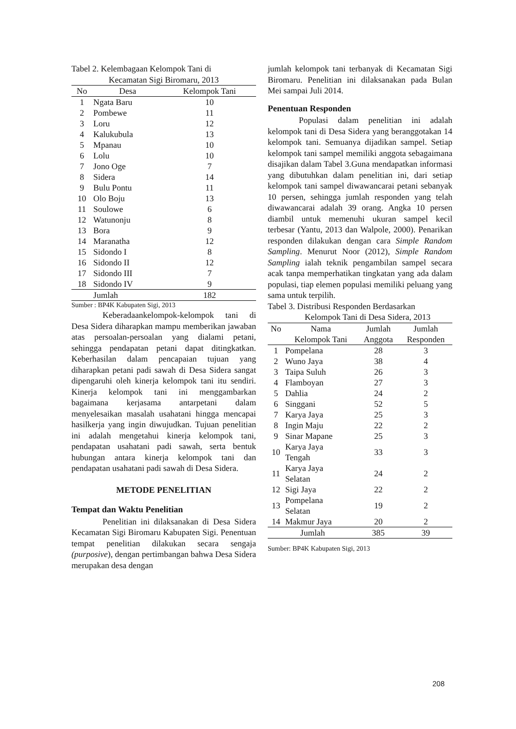Tabel 2. Kelembagaan Kelompok Tani di
Kecamatan Sigi Biromaru, 2013
| No | Desa | Kelompok Tani |
| --- | --- | --- |
| 1 | Ngata Baru | 10 |
| 2 | Pombewe | 11 |
| 3 | Loru | 12 |
| 4 | Kalukubula | 13 |
| 5 | Mpanau | 10 |
| 6 | Lolu | 10 |
| 7 | Jono Oge | 7 |
| 8 | Sidera | 14 |
| 9 | Bulu Pontu | 11 |
| 10 | Olo Boju | 13 |
| 11 | Soulowe | 6 |
| 12 | Watunonju | 8 |
| 13 | Bora | 9 |
| 14 | Maranatha | 12 |
| 15 | Sidondo I | 8 |
| 16 | Sidondo II | 12 |
| 17 | Sidondo III | 7 |
| 18 | Sidondo IV | 9 |
| | Jumlah | 182 |
Sumber : BP4K Kabupaten Sigi, 2013
Keberadaankelompok-kelompok tani di Desa Sidera diharapkan mampu memberikan jawaban atas persoalan-persoalan yang dialami petani, sehingga pendapatan petani dapat ditingkatkan. Keberhasilan dalam pencapaian tujuan yang diharapkan petani padi sawah di Desa Sidera sangat dipengaruhi oleh kinerja kelompok tani itu sendiri. Kinerja kelompok tani ini menggambarkan bagaimana kerjasama antarpetani dalam menyelesaikan masalah usahatani hingga mencapai hasilkerja yang ingin diwujudkan. Tujuan penelitian ini adalah mengetahui kinerja kelompok tani, pendapatan usahatani padi sawah, serta bentuk hubungan antara kinerja kelompok tani dan pendapatan usahatani padi sawah di Desa Sidera.
METODE PENELITIAN
Tempat dan Waktu Penelitian
Penelitian ini dilaksanakan di Desa Sidera Kecamatan Sigi Biromaru Kabupaten Sigi. Penentuan tempat penelitian dilakukan secara sengaja (purposive), dengan pertimbangan bahwa Desa Sidera merupakan desa dengan
jumlah kelompok tani terbanyak di Kecamatan Sigi Biromaru. Penelitian ini dilaksanakan pada Bulan Mei sampai Juli 2014.
Penentuan Responden
Populasi dalam penelitian ini adalah kelompok tani di Desa Sidera yang beranggotakan 14 kelompok tani. Semuanya dijadikan sampel. Setiap kelompok tani sampel memiliki anggota sebagaimana disajikan dalam Tabel 3.Guna mendapatkan informasi yang dibutuhkan dalam penelitian ini, dari setiap kelompok tani sampel diwawancarai petani sebanyak 10 persen, sehingga jumlah responden yang telah diwawancarai adalah 39 orang. Angka 10 persen diambil untuk memenuhi ukuran sampel kecil terbesar (Yantu, 2013 dan Walpole, 2000). Penarikan responden dilakukan dengan cara Simple Random Sampling. Menurut Noor (2012), Simple Random Sampling ialah teknik pengambilan sampel secara acak tanpa memperhatikan tingkatan yang ada dalam populasi, tiap elemen populasi memiliki peluang yang sama untuk terpilih.
Tabel 3. Distribusi Responden Berdasarkan
Kelompok Tani di Desa Sidera, 2013
| No | Nama | Jumlah | Jumlah |
| --- | --- | --- | --- |
| | Kelompok Tani | Anggota | Responden |
| 1 | Pompelana | 28 | 3 |
| 2 | Wuno Jaya | 38 | 4 |
| 3 | Taipa Suluh | 26 | 3 |
| 4 | Flamboyan | 27 | 3 |
| 5 | Dahlia | 24 | 2 |
| 6 | Singgani | 52 | 5 |
| 7 | Karya Jaya | 25 | 3 |
| 8 | Ingin Maju | 22 | 2 |
| 9 | Sinar Mapane | 25 | 3 |
| 10 | Karya Jaya Tengah | 33 | 3 |
| 11 | Karya Jaya Selatan | 24 | 2 |
| 12 | Sigi Jaya | 22 | 2 |
| 13 | Pompelana Selatan | 19 | 2 |
| 14 | Makmur Jaya | 20 | 2 |
| Jumlah | | 385 | 39 |
Sumber: BP4K Kabupaten Sigi, 2013
208